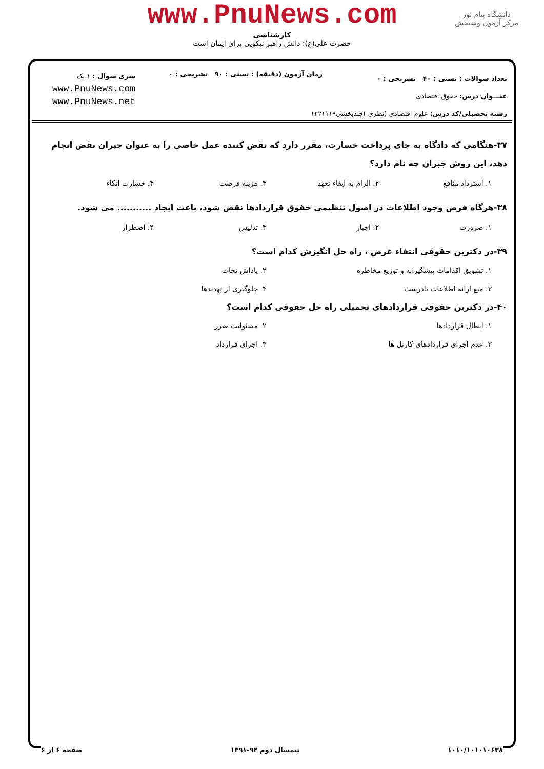www.PnuNews.com
کارشناسی
حضرت علی(ع): دانش راهبر نیکویی برای ایمان است
دانشگاه پیام نور
مرکز آزمون وسنجش
تعداد سوالات : تستی : ۴۰ تشریحی : ۰
عنـــوان درس: حقوق اقتصادی
رشته تحصیلی/کد درس: علوم اقتصادی (نظری )چندبخشی۱۲۲۱۱۱۹
زمان آزمون (دقیقه) : تستی : ۹۰ تشریحی : ۰
سری سوال : ۱ یک
www.PnuNews.com
www.PnuNews.net
۳۷-هنگامی که دادگاه به جای پرداخت خسارت، مقرر دارد که نقض کننده عمل خاصی را به عنوان جبران نقض انجام دهد، این روش جبران چه نام دارد؟
۱. استرداد منافع ۲. الزام به ایفاء تعهد ۳. هزینه فرصت ۴. خسارت اتکاء
۳۸-هرگاه فرض وجود اطلاعات در اصول تنظیمی حقوق قراردادها نقض شود، باعث ایجاد ........... می شود.
۱. ضرورت ۲. اجبار ۳. تدلیس ۴. اضطرار
۳۹-در دکترین حقوقی انتفاء غرض ، راه حل انگیزش کدام است؟
۱. تشویق اقدامات پیشگیرانه و توزیع مخاطره ۲. پاداش نجات ۳. منع ارائه اطلاعات نادرست ۴. جلوگیری از تهدیدها
۴۰-در دکترین حقوقی قراردادهای تحمیلی راه حل حقوقی کدام است؟
۱. ابطال قراردادها ۲. مسئولیت ضرر ۳. عدم اجرای قراردادهای کارتل ها ۴. اجرای قرارداد
۱۰۱۰/۱۰۱۰۱۰۶۳۸ نیمسال دوم ۹۲-۱۳۹۱ صفحه ۶ از ۶